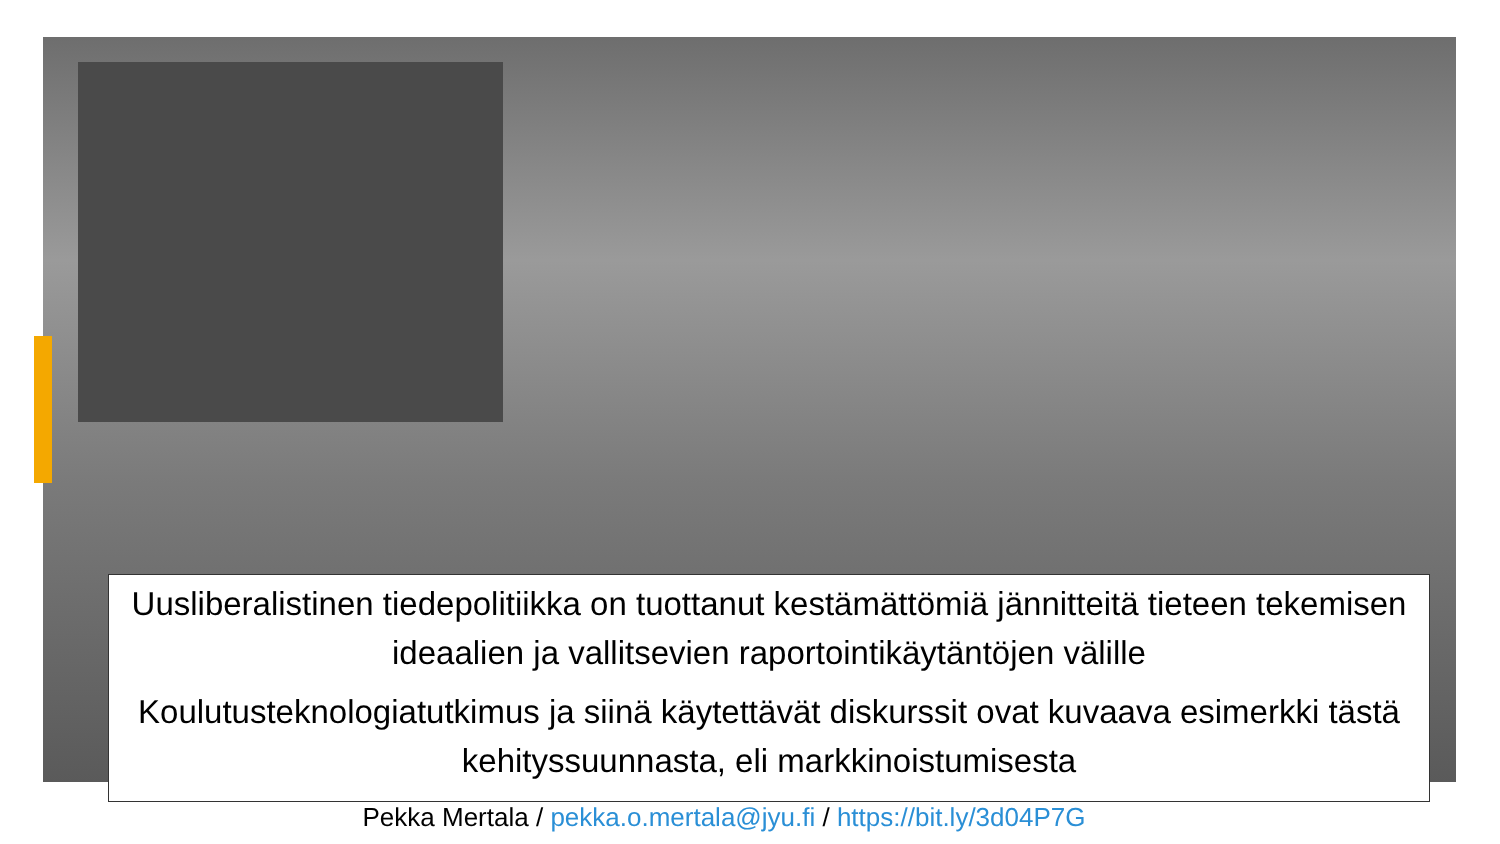Uusliberalistinen tiedepolitiikka on tuottanut kestämättömiä jännitteitä tieteen tekemisen ideaalien ja vallitsevien raportointikäytäntöjen välille
Koulutusteknologiatutkimus ja siinä käytettävät diskurssit ovat kuvaava esimerkki tästä kehityssuunnasta, eli markkinoistumisesta
Pekka Mertala / pekka.o.mertala@jyu.fi / https://bit.ly/3d04P7G